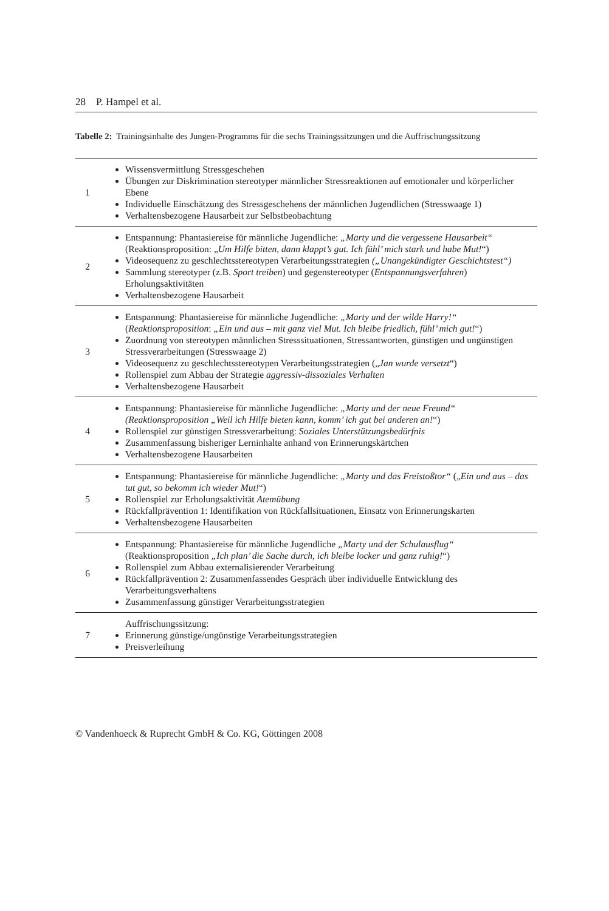28 P. Hampel et al.
Tabelle 2: Trainingsinhalte des Jungen-Programms für die sechs Trainingssitzungen und die Auffrischungssitzung
| 1 | Wissensvermittlung Stressgeschehen Übungen zur Diskrimination stereotyper männlicher Stressreaktionen auf emotionaler und körperlicher Ebene Individuelle Einschätzung des Stressgeschehens der männlichen Jugendlichen (Stresswaage 1) Verhaltensbezogene Hausarbeit zur Selbstbeobachtung |
| 2 | Entspannung: Phantasiereise für männliche Jugendliche: „Marty und die vergessene Hausarbeit“ (Reaktionsproposition: „ Um Hilfe bitten, dann klappt’s gut. Ich fühl’ mich stark und habe Mut! “) Videosequenz zu geschlechtsstereotypen Verarbeitungsstrategien („Unangekündigter Geschichtstest“) Sammlung stereotyper (z.B. Sport treiben ) und gegenstereotyper ( Entspannungsverfahren ) Erholungsaktivitäten Verhaltensbezogene Hausarbeit |
| 3 | Entspannung: Phantasiereise für männliche Jugendliche: „Marty und der wilde Harry!“ ( Reaktionsproposition : „Ein und aus – mit ganz viel Mut. Ich bleibe friedlich, fühl’ mich gut! “) Zuordnung von stereotypen männlichen Stresssituationen, Stressantworten, günstigen und ungünstigen Stressverarbeitungen (Stresswaage 2) Videosequenz zu geschlechtsstereotypen Verarbeitungsstrategien („ Jan wurde versetzt “) Rollenspiel zum Abbau der Strategie aggressiv-dissoziales Verhalten Verhaltensbezogene Hausarbeit |
| 4 | Entspannung: Phantasiereise für männliche Jugendliche: „Marty und der neue Freund“ (Reaktionsproposition „Weil ich Hilfe bieten kann, komm’ ich gut bei anderen an! “) Rollenspiel zur günstigen Stressverarbeitung: Soziales Unterstützungsbedürfnis Zusammenfassung bisheriger Lerninhalte anhand von Erinnerungskärtchen Verhaltensbezogene Hausarbeiten |
| 5 | Entspannung: Phantasiereise für männliche Jugendliche: „Marty und das Freistoßtor“ („ Ein und aus – das tut gut, so bekomm ich wieder Mut! “) Rollenspiel zur Erholungsaktivität Atemübung Rückfallprävention 1: Identifikation von Rückfallsituationen, Einsatz von Erinnerungskarten Verhaltensbezogene Hausarbeiten |
| 6 | Entspannung: Phantasiereise für männliche Jugendliche „Marty und der Schulausflug“ (Reaktionsproposition „Ich plan’ die Sache durch, ich bleibe locker und ganz ruhig! “) Rollenspiel zum Abbau externalisierender Verarbeitung Rückfallprävention 2: Zusammenfassendes Gespräch über individuelle Entwicklung des Verarbeitungsverhaltens Zusammenfassung günstiger Verarbeitungsstrategien |
| 7 | Auffrischungssitzung: Erinnerung günstige/ungünstige Verarbeitungsstrategien Preisverleihung |
© Vandenhoeck & Ruprecht GmbH & Co. KG, Göttingen 2008